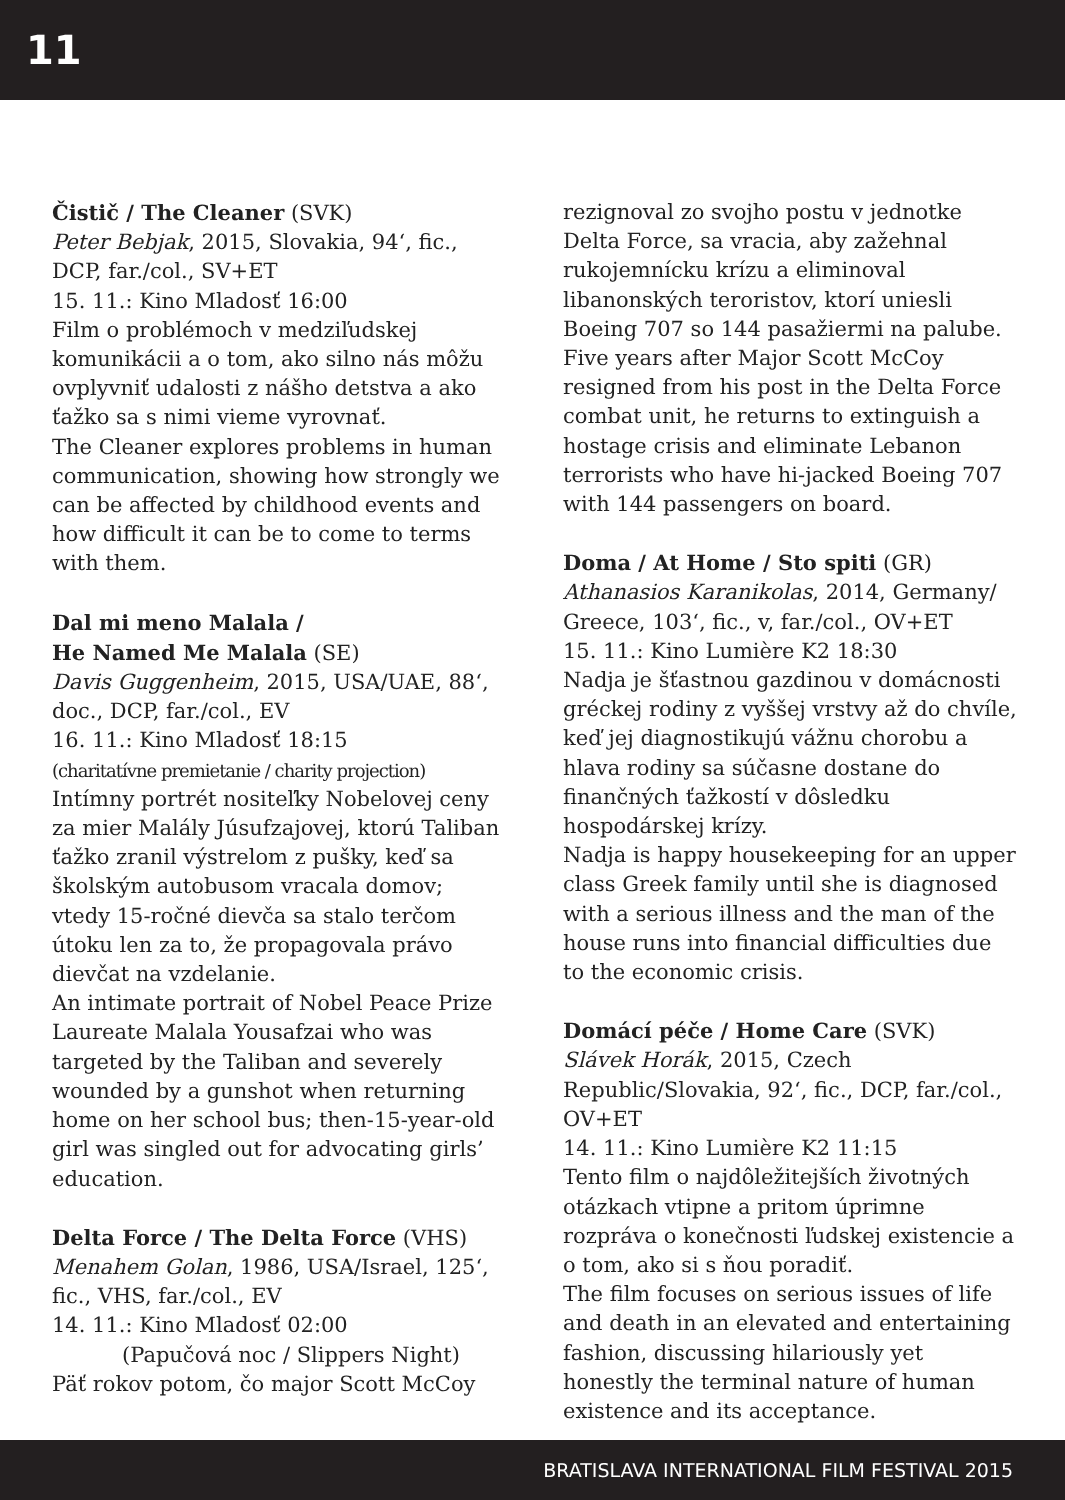11
Čistič / The Cleaner (SVK)
Peter Bebjak, 2015, Slovakia, 94‘, fic., DCP, far./col., SV+ET
15. 11.: Kino Mladosť 16:00
Film o problémoch v medziľudskej komunikácii a o tom, ako silno nás môžu ovplyvniť udalosti z nášho detstva a ako ťažko sa s nimi vieme vyrovnať.
The Cleaner explores problems in human communication, showing how strongly we can be affected by childhood events and how difficult it can be to come to terms with them.
Dal mi meno Malala /
He Named Me Malala (SE)
Davis Guggenheim, 2015, USA/UAE, 88‘, doc., DCP, far./col., EV
16. 11.: Kino Mladosť 18:15
(charitatívne premietanie / charity projection)
Intímny portrét nositeľky Nobelovej ceny za mier Malály Júsufzajovej, ktorú Taliban ťažko zranil výstrelom z pušky, keď sa školským autobusom vracala domov; vtedy 15-ročné dievča sa stalo terčom útoku len za to, že propagovala právo dievčat na vzdelanie.
An intimate portrait of Nobel Peace Prize Laureate Malala Yousafzai who was targeted by the Taliban and severely wounded by a gunshot when returning home on her school bus; then-15-year-old girl was singled out for advocating girls’ education.
Delta Force / The Delta Force (VHS)
Menahem Golan, 1986, USA/Israel, 125‘, fic., VHS, far./col., EV
14. 11.: Kino Mladosť 02:00
(Papučová noc / Slippers Night)
Päť rokov potom, čo major Scott McCoy
rezignoval zo svojho postu v jednotke Delta Force, sa vracia, aby zažehnal rukojemnícku krízu a eliminoval libanonských teroristov, ktorí uniesli Boeing 707 so 144 pasažiermi na palube.
Five years after Major Scott McCoy resigned from his post in the Delta Force combat unit, he returns to extinguish a hostage crisis and eliminate Lebanon terrorists who have hi-jacked Boeing 707 with 144 passengers on board.
Doma / At Home / Sto spiti (GR)
Athanasios Karanikolas, 2014, Germany/ Greece, 103‘, fic., v, far./col., OV+ET
15. 11.: Kino Lumière K2 18:30
Nadja je šťastnou gazdinou v domácnosti gréckej rodiny z vyššej vrstvy až do chvíle, keď jej diagnostikujú vážnu chorobu a hlava rodiny sa súčasne dostane do finančných ťažkostí v dôsledku hospodárskej krízy.
Nadja is happy housekeeping for an upper class Greek family until she is diagnosed with a serious illness and the man of the house runs into financial difficulties due to the economic crisis.
Domácí péče / Home Care (SVK)
Slávek Horák, 2015, Czech Republic/Slovakia, 92‘, fic., DCP, far./col., OV+ET
14. 11.: Kino Lumière K2 11:15
Tento film o najdôležitejších životných otázkach vtipne a pritom úprimne rozpráva o konečnosti ľudskej existencie a o tom, ako si s ňou poradiť.
The film focuses on serious issues of life and death in an elevated and entertaining fashion, discussing hilariously yet honestly the terminal nature of human existence and its acceptance.
BRATISLAVA INTERNATIONAL FILM FESTIVAL 2015